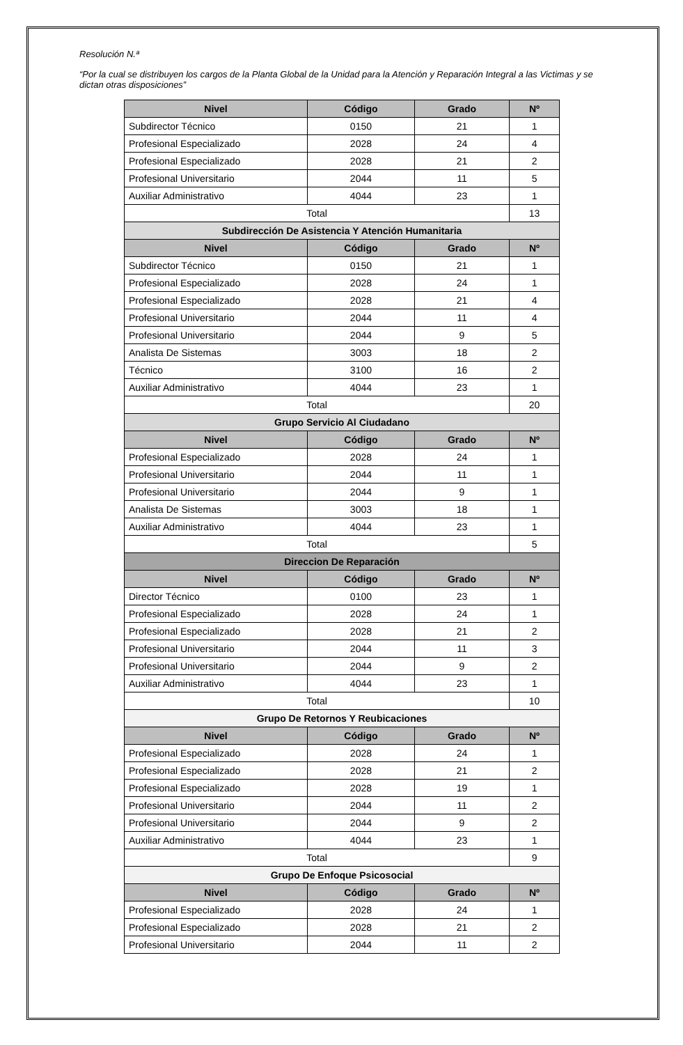Resolución N.ª
“Por la cual se distribuyen los cargos de la Planta Global de la Unidad para la Atención y Reparación Integral a las Victimas y se dictan otras disposiciones”
| Nivel | Código | Grado | Nº |
| --- | --- | --- | --- |
| Subdirector Técnico | 0150 | 21 | 1 |
| Profesional Especializado | 2028 | 24 | 4 |
| Profesional Especializado | 2028 | 21 | 2 |
| Profesional Universitario | 2044 | 11 | 5 |
| Auxiliar Administrativo | 4044 | 23 | 1 |
| Total | | | 13 |
| Subdirección De Asistencia Y Atención Humanitaria | | | |
| Nivel | Código | Grado | Nº |
| Subdirector Técnico | 0150 | 21 | 1 |
| Profesional Especializado | 2028 | 24 | 1 |
| Profesional Especializado | 2028 | 21 | 4 |
| Profesional Universitario | 2044 | 11 | 4 |
| Profesional Universitario | 2044 | 9 | 5 |
| Analista De Sistemas | 3003 | 18 | 2 |
| Técnico | 3100 | 16 | 2 |
| Auxiliar Administrativo | 4044 | 23 | 1 |
| Total | | | 20 |
| Grupo Servicio Al Ciudadano | | | |
| Nivel | Código | Grado | Nº |
| Profesional Especializado | 2028 | 24 | 1 |
| Profesional Universitario | 2044 | 11 | 1 |
| Profesional Universitario | 2044 | 9 | 1 |
| Analista De Sistemas | 3003 | 18 | 1 |
| Auxiliar Administrativo | 4044 | 23 | 1 |
| Total | | | 5 |
| Direccion De Reparación | | | |
| Nivel | Código | Grado | Nº |
| Director Técnico | 0100 | 23 | 1 |
| Profesional Especializado | 2028 | 24 | 1 |
| Profesional Especializado | 2028 | 21 | 2 |
| Profesional Universitario | 2044 | 11 | 3 |
| Profesional Universitario | 2044 | 9 | 2 |
| Auxiliar Administrativo | 4044 | 23 | 1 |
| Total | | | 10 |
| Grupo De Retornos Y Reubicaciones | | | |
| Nivel | Código | Grado | Nº |
| Profesional Especializado | 2028 | 24 | 1 |
| Profesional Especializado | 2028 | 21 | 2 |
| Profesional Especializado | 2028 | 19 | 1 |
| Profesional Universitario | 2044 | 11 | 2 |
| Profesional Universitario | 2044 | 9 | 2 |
| Auxiliar Administrativo | 4044 | 23 | 1 |
| Total | | | 9 |
| Grupo De Enfoque Psicosocial | | | |
| Nivel | Código | Grado | Nº |
| Profesional Especializado | 2028 | 24 | 1 |
| Profesional Especializado | 2028 | 21 | 2 |
| Profesional Universitario | 2044 | 11 | 2 |